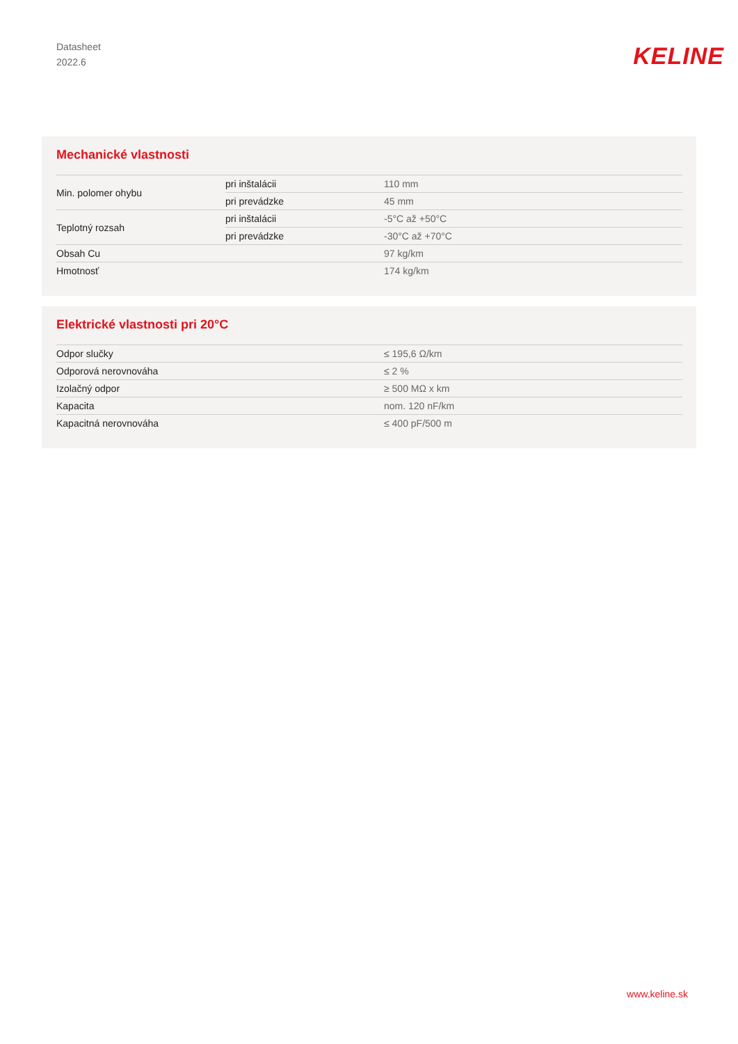Datasheet
2022.6
KELINE
Mechanické vlastnosti
| Min. polomer ohybu | pri inštalácii | 110 mm |
| | pri prevádzke | 45 mm |
| Teplotný rozsah | pri inštalácii | -5°C až +50°C |
| | pri prevádzke | -30°C až +70°C |
| Obsah Cu | | 97 kg/km |
| Hmotnosť | | 174 kg/km |
Elektrické vlastnosti pri 20°C
| Odpor slučky | | ≤ 195,6 Ω/km |
| Odporová nerovnováha | | ≤ 2 % |
| Izolačný odpor | | ≥ 500 MΩ x km |
| Kapacita | | nom. 120 nF/km |
| Kapacitná nerovnováha | | ≤ 400 pF/500 m |
www.keline.sk